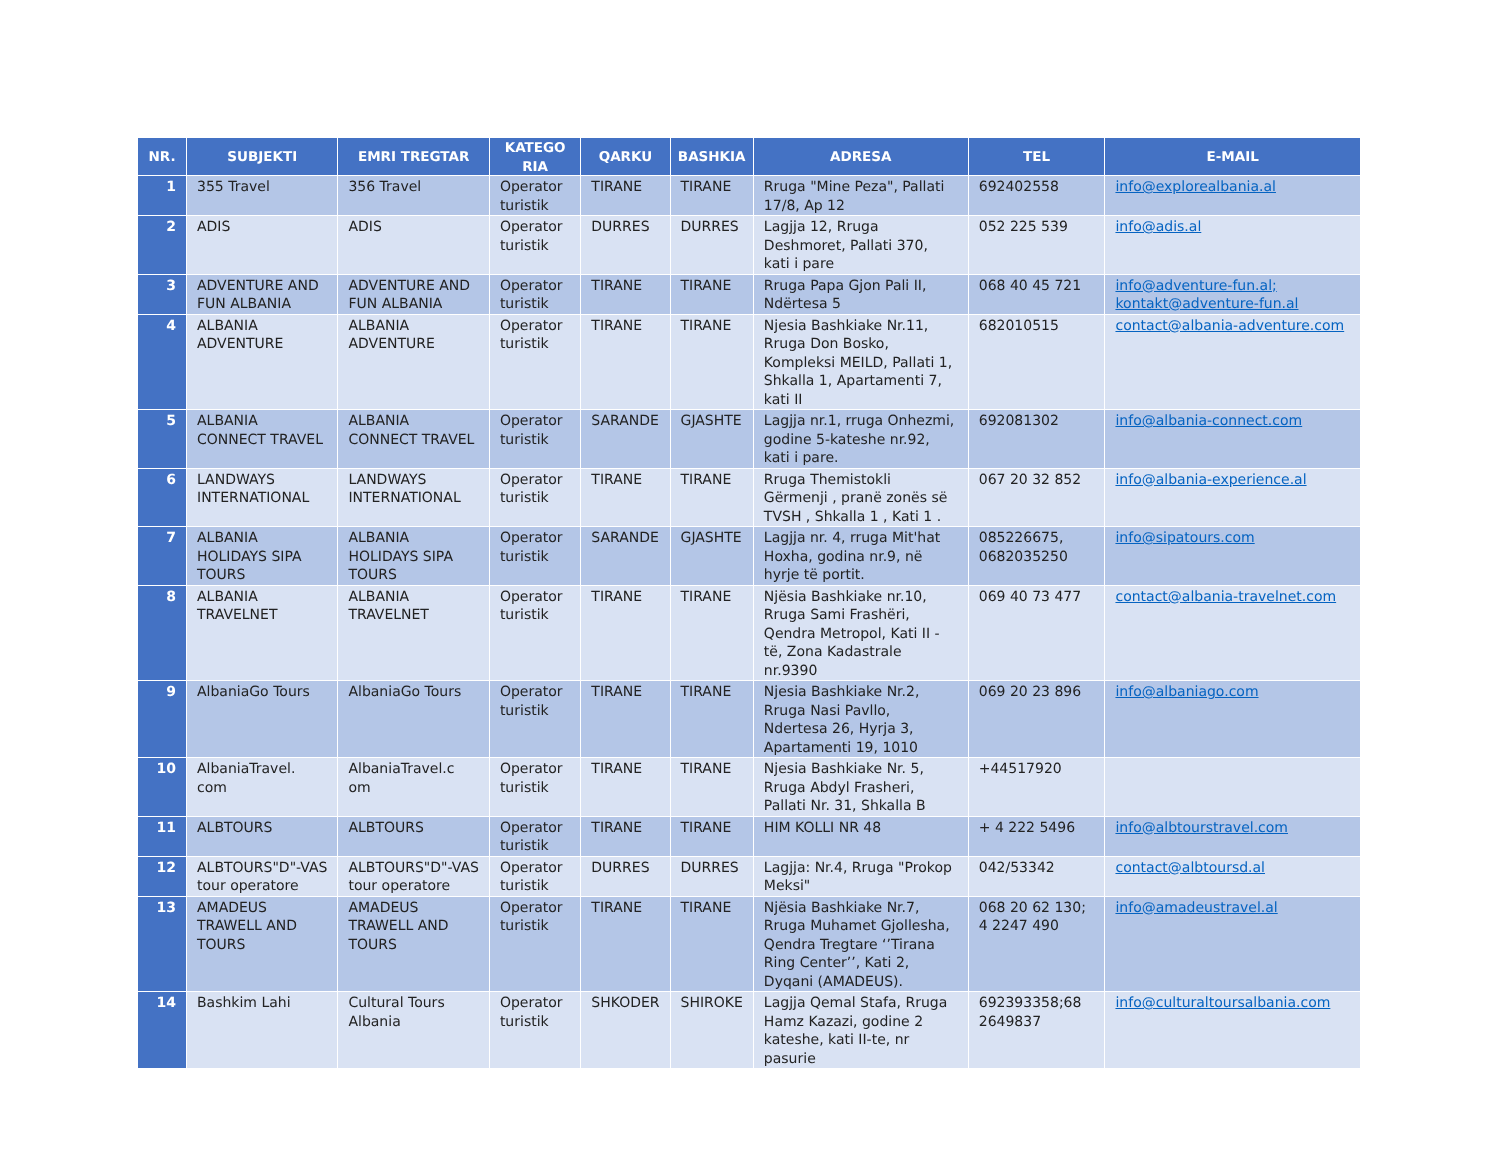| NR. | SUBJEKTI | EMRI TREGTAR | KATEGO RIA | QARKU | BASHKIA | ADRESA | TEL | E-MAIL |
| --- | --- | --- | --- | --- | --- | --- | --- | --- |
| 1 | 355 Travel | 356 Travel | Operator turistik | TIRANE | TIRANE | Rruga "Mine Peza", Pallati 17/8, Ap 12 | 692402558 | info@explorealbania.al |
| 2 | ADIS | ADIS | Operator turistik | DURRES | DURRES | Lagjja 12, Rruga Deshmoret, Pallati 370, kati i pare | 052 225 539 | info@adis.al |
| 3 | ADVENTURE AND FUN ALBANIA | ADVENTURE AND FUN ALBANIA | Operator turistik | TIRANE | TIRANE | Rruga Papa Gjon Pali II, Ndërtesa 5 | 068 40 45 721 | info@adventure-fun.al; kontakt@adventure-fun.al |
| 4 | ALBANIA ADVENTURE | ALBANIA ADVENTURE | Operator turistik | TIRANE | TIRANE | Njesia Bashkiake Nr.11, Rruga Don Bosko, Kompleksi MEILD, Pallati 1, Shkalla 1, Apartamenti 7, kati II | 682010515 | contact@albania-adventure.com |
| 5 | ALBANIA CONNECT TRAVEL | ALBANIA CONNECT TRAVEL | Operator turistik | SARANDE | GJASHTE | Lagjja nr.1, rruga Onhezmi, godine 5-kateshe nr.92, kati i pare. | 692081302 | info@albania-connect.com |
| 6 | LANDWAYS INTERNATIONAL | LANDWAYS INTERNATIONAL | Operator turistik | TIRANE | TIRANE | Rruga Themistokli Gërmenji , pranë zonës së TVSH , Shkalla 1 , Kati 1 . | 067 20 32 852 | info@albania-experience.al |
| 7 | ALBANIA HOLIDAYS SIPA TOURS | ALBANIA HOLIDAYS SIPA TOURS | Operator turistik | SARANDE | GJASHTE | Lagjja nr. 4, rruga Mit'hat Hoxha, godina nr.9, në hyrje të portit. | 085226675, 0682035250 | info@sipatours.com |
| 8 | ALBANIA TRAVELNET | ALBANIA TRAVELNET | Operator turistik | TIRANE | TIRANE | Njësia Bashkiake nr.10, Rruga Sami Frashëri, Qendra Metropol, Kati II - të, Zona Kadastrale nr.9390 | 069 40 73 477 | contact@albania-travelnet.com |
| 9 | AlbaniaGo Tours | AlbaniaGo Tours | Operator turistik | TIRANE | TIRANE | Njesia Bashkiake Nr.2, Rruga Nasi Pavllo, Ndertesa 26, Hyrja 3, Apartamenti 19, 1010 | 069 20 23 896 | info@albaniago.com |
| 10 | AlbaniaTravel. com | AlbaniaTravel.c om | Operator turistik | TIRANE | TIRANE | Njesia Bashkiake Nr. 5, Rruga Abdyl Frasheri, Pallati Nr. 31, Shkalla B | +44517920 | |
| 11 | ALBTOURS | ALBTOURS | Operator turistik | TIRANE | TIRANE | HIM KOLLI NR 48 | + 4 222 5496 | info@albtourstravel.com |
| 12 | ALBTOURS"D"-VAS tour operatore | ALBTOURS"D"-VAS tour operatore | Operator turistik | DURRES | DURRES | Lagjja: Nr.4, Rruga "Prokop Meksi" | 042/53342 | contact@albtoursd.al |
| 13 | AMADEUS TRAWELL AND TOURS | AMADEUS TRAWELL AND TOURS | Operator turistik | TIRANE | TIRANE | Njësia Bashkiake Nr.7, Rruga Muhamet Gjollesha, Qendra Tregtare ‘’Tirana Ring Center’’, Kati 2, Dyqani (AMADEUS). | 068 20 62 130; 4 2247 490 | info@amadeustravel.al |
| 14 | Bashkim Lahi | Cultural Tours Albania | Operator turistik | SHKODER | SHIROKE | Lagjja Qemal Stafa, Rruga Hamz Kazazi, godine 2 kateshe, kati II-te, nr pasurie | 692393358;68 2649837 | info@culturaltoursalbania.com |